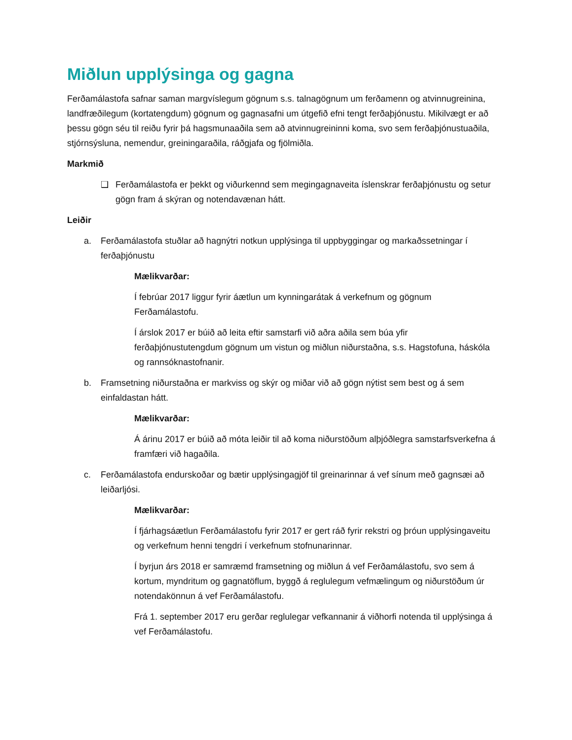Miðlun upplýsinga og gagna
Ferðamálastofa safnar saman margvíslegum gögnum s.s. talnagögnum um ferðamenn og atvinnugreinina, landfræðilegum (kortatengdum) gögnum og gagnasafni um útgefið efni tengt ferðaþjónustu. Mikilvægt er að þessu gögn séu til reiðu fyrir þá hagsmunaaðila sem að atvinnugreininni koma, svo sem ferðaþjónustuaðila, stjórnsýsluna, nemendur, greiningaraðila, ráðgjafa og fjölmiðla.
Markmið
❑ Ferðamálastofa er þekkt og viðurkennd sem megingagnaveita íslenskrar ferðaþjónustu og setur gögn fram á skýran og notendavænan hátt.
Leiðir
a. Ferðamálastofa stuðlar að hagnýtri notkun upplýsinga til uppbyggingar og markaðssetningar í ferðaþjónustu
Mælikvarðar:
Í febrúar 2017 liggur fyrir áætlun um kynningarátak á verkefnum og gögnum Ferðamálastofu.
Í árslok 2017 er búið að leita eftir samstarfi við aðra aðila sem búa yfir ferðaþjónustutengdum gögnum um vistun og miðlun niðurstaðna, s.s. Hagstofuna, háskóla og rannsóknastofnanir.
b. Framsetning niðurstaðna er markviss og skýr og miðar við að gögn nýtist sem best og á sem einfaldastan hátt.
Mælikvarðar:
Á árinu 2017 er búið að móta leiðir til að koma niðurstöðum alþjóðlegra samstarfsverkefna á framfæri við hagaðila.
c. Ferðamálastofa endurskoðar og bætir upplýsingagjöf til greinarinnar á vef sínum með gagnsæi að leiðarljósi.
Mælikvarðar:
Í fjárhagsáætlun Ferðamálastofu fyrir 2017 er gert ráð fyrir rekstri og þróun upplýsingaveitu og verkefnum henni tengdri í verkefnum stofnunarinnar.
Í byrjun árs 2018 er samræmd framsetning og miðlun á vef Ferðamálastofu, svo sem á kortum, myndritum og gagnatöflum, byggð á reglulegum vefmælingum og niðurstöðum úr notendakönnun á vef Ferðamálastofu.
Frá 1. september 2017 eru gerðar reglulegar vefkannanir á viðhorfi notenda til upplýsinga á vef Ferðamálastofu.